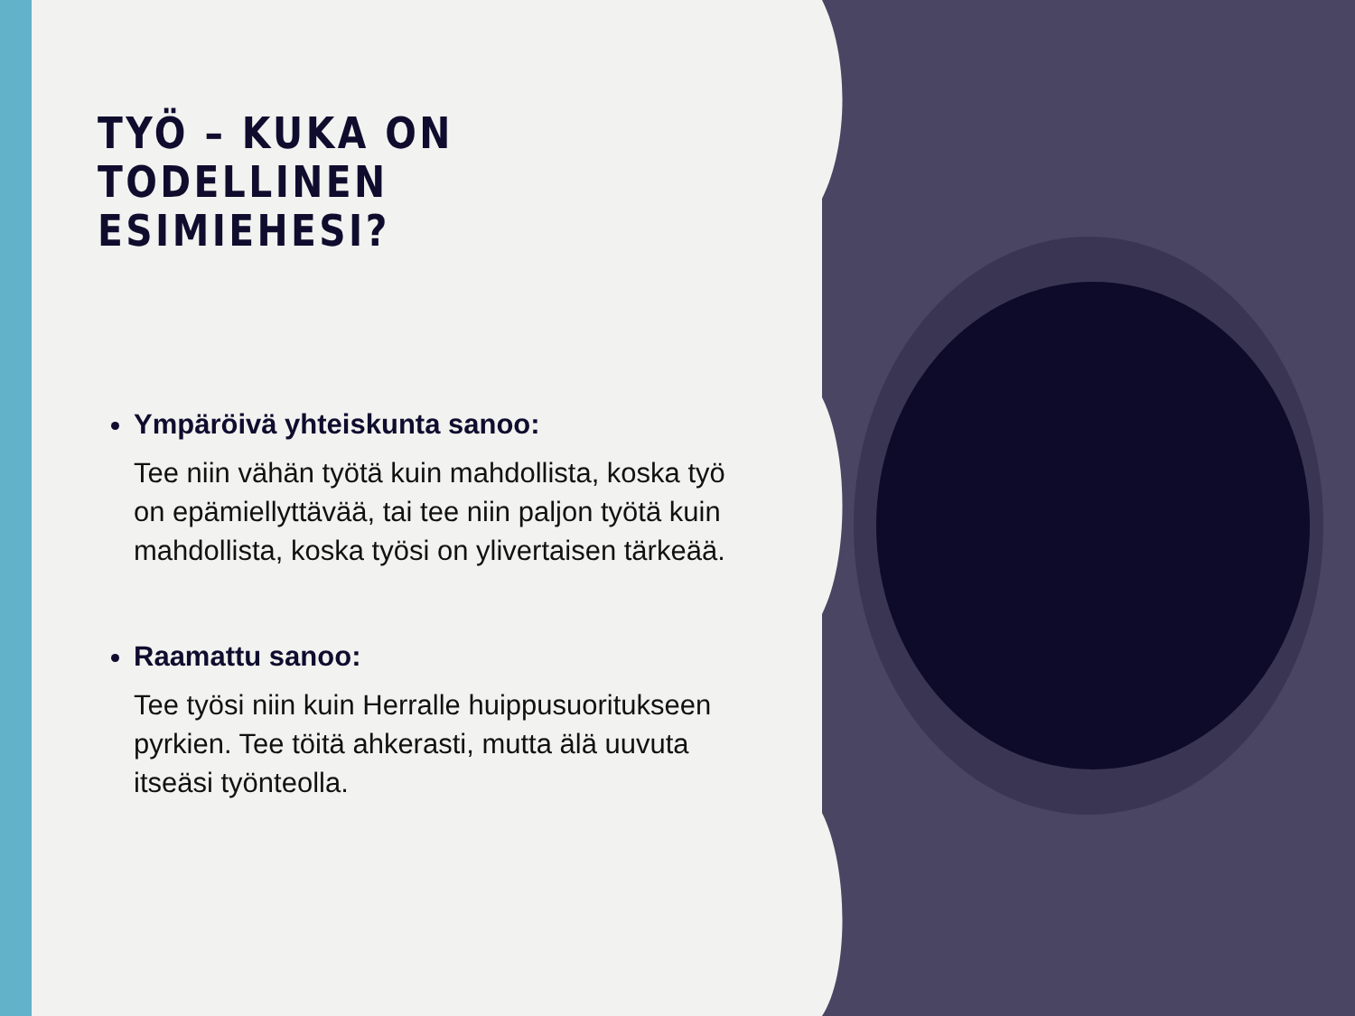TYÖ – KUKA ON TODELLINEN ESIMIEHESI?
Ympäröivä yhteiskunta sanoo:
Tee niin vähän työtä kuin mahdollista, koska työ on epämiellyttävää, tai tee niin paljon työtä kuin mahdollista, koska työsi on ylivertaisen tärkeää.
Raamattu sanoo:
Tee työsi niin kuin Herralle huippusuoritukseen pyrkien. Tee töitä ahkerasti, mutta älä uuvuta itseäsi työnteolla.